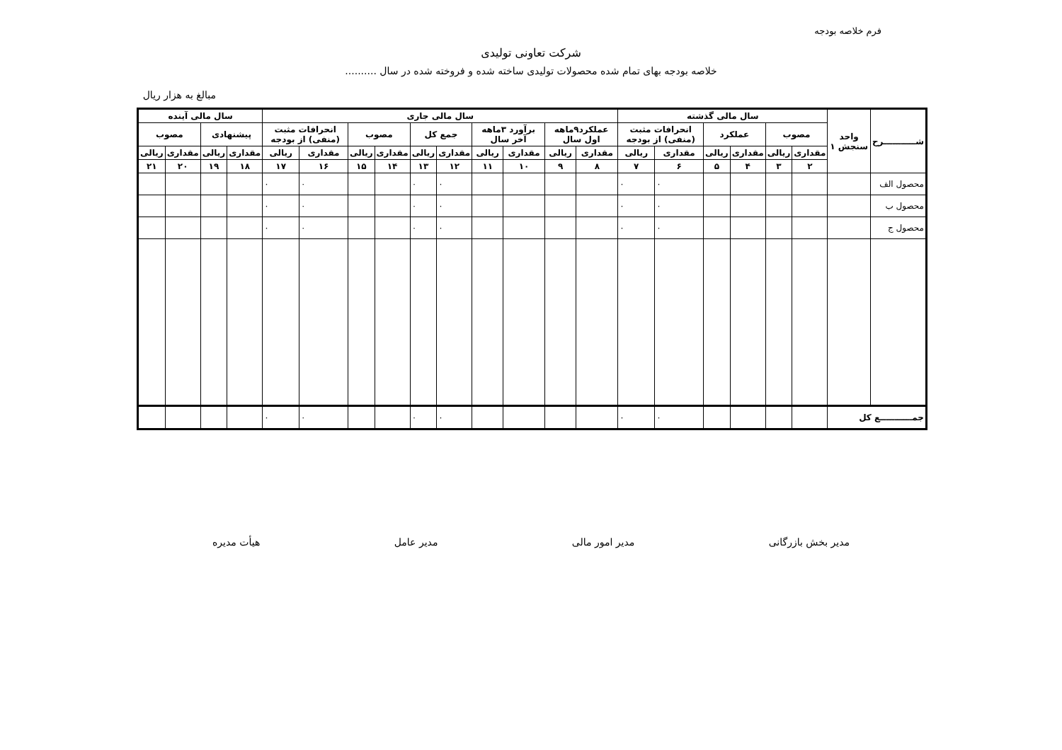فرم خلاصه بودجه
شرکت تعاونی تولیدی
خلاصه بودجه بهای تمام شده محصولات تولیدی ساخته شده و فروخته شده در سال ..........
مبالغ به هزار ریال
| شـــــــــــرح | واحد سنجش ۱ | سال مالی گذشته | | | | | | سال مالی جاری | | | | | | | | | | سال مالی آینده | | | |
| --- | --- | --- | --- | --- | --- | --- | --- | --- | --- | --- | --- | --- | --- | --- | --- | --- | --- | --- | --- | --- | --- |
| | | مصوب | | عملکرد | | انحرافات مثبت (منفی) از بودجه | | عملکرد۹ماهه اول سال | | برآورد ۳ماهه آخر سال | | جمع کل | | مصوب | | انحرافات مثبت (منفی) از بودجه | | پیشنهادی | | مصوب | |
| | | مقداری | ریالی | مقداری | ریالی | مقداری | ریالی | مقداری | ریالی | مقداری | ریالی | مقداری | ریالی | مقداری | ریالی | مقداری | ریالی | مقداری | ریالی | مقداری | ریالی |
| | | ۲ | ۳ | ۴ | ۵ | ۶ | ۷ | ۸ | ۹ | ۱۰ | ۱۱ | ۱۲ | ۱۳ | ۱۴ | ۱۵ | ۱۶ | ۱۷ | ۱۸ | ۱۹ | ۲۰ | ۲۱ |
| محصول الف | | | | | | ۰ | ۰ | | | | | ۰ | ۰ | | | ۰ | ۰ | | | | |
| محصول ب | | | | | | ۰ | ۰ | | | | | ۰ | ۰ | | | ۰ | ۰ | | | | |
| محصول ج | | | | | | ۰ | ۰ | | | | | ۰ | ۰ | | | ۰ | ۰ | | | | |
| جمـــــــــــع کل | | | | | | ۰ | ۰ | | | | | ۰ | ۰ | | | ۰ | ۰ | | | | |
مدیر بخش بازرگانی مدیر امور مالی مدیر عامل هیأت مدیره